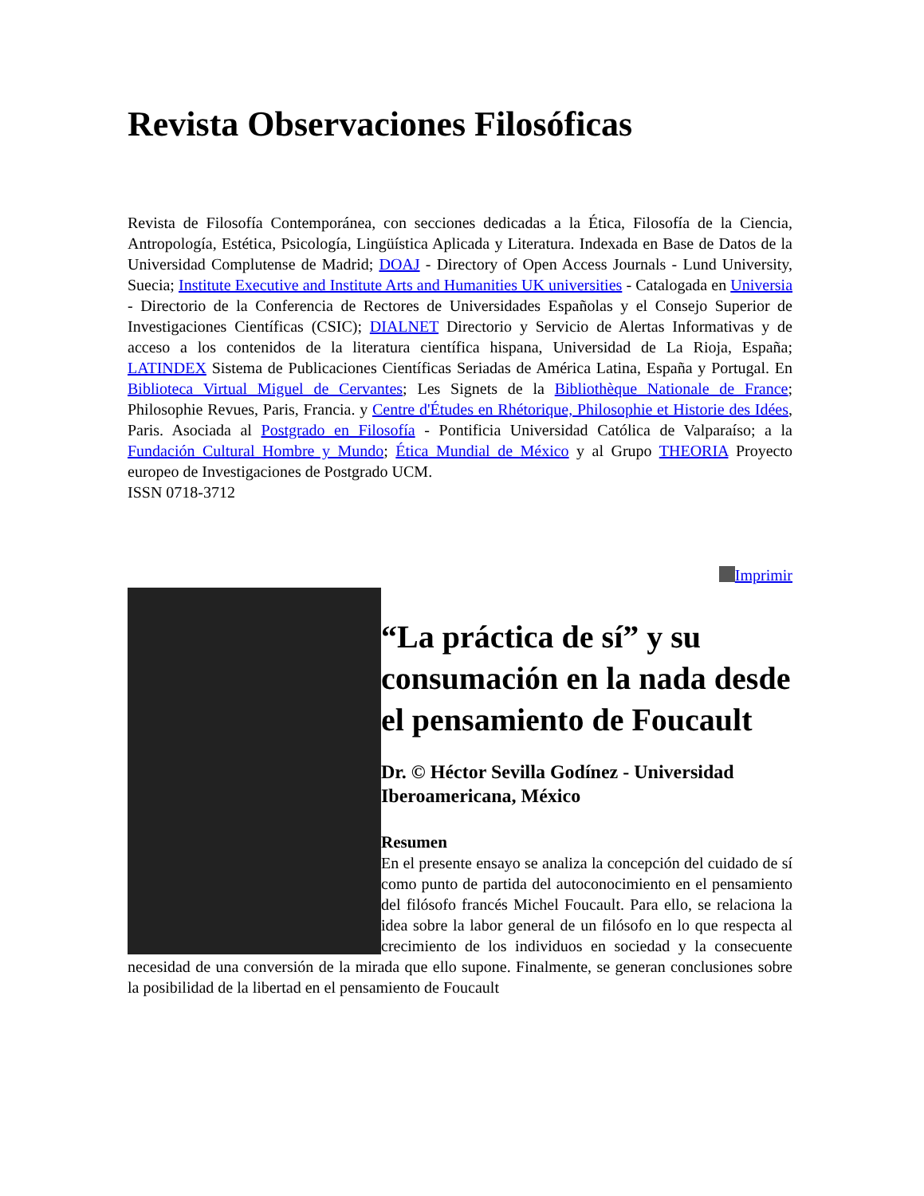Revista Observaciones Filosóficas
Revista de Filosofía Contemporánea, con secciones dedicadas a la Ética, Filosofía de la Ciencia, Antropología, Estética, Psicología, Lingüística Aplicada y Literatura. Indexada en Base de Datos de la Universidad Complutense de Madrid; DOAJ - Directory of Open Access Journals - Lund University, Suecia; Institute Executive and Institute Arts and Humanities UK universities - Catalogada en Universia - Directorio de la Conferencia de Rectores de Universidades Españolas y el Consejo Superior de Investigaciones Científicas (CSIC); DIALNET Directorio y Servicio de Alertas Informativas y de acceso a los contenidos de la literatura científica hispana, Universidad de La Rioja, España; LATINDEX Sistema de Publicaciones Científicas Seriadas de América Latina, España y Portugal. En Biblioteca Virtual Miguel de Cervantes; Les Signets de la Bibliothèque Nationale de France; Philosophie Revues, Paris, Francia. y Centre d'Études en Rhétorique, Philosophie et Historie des Idées, Paris. Asociada al Postgrado en Filosofía - Pontificia Universidad Católica de Valparaíso; a la Fundación Cultural Hombre y Mundo; Ética Mundial de México y al Grupo THEORIA Proyecto europeo de Investigaciones de Postgrado UCM.
ISSN 0718-3712
Imprimir
“La práctica de sí” y su consumación en la nada desde el pensamiento de Foucault
Dr. © Héctor Sevilla Godínez - Universidad Iberoamericana, México
Resumen
En el presente ensayo se analiza la concepción del cuidado de sí como punto de partida del autoconocimiento en el pensamiento del filósofo francés Michel Foucault. Para ello, se relaciona la idea sobre la labor general de un filósofo en lo que respecta al crecimiento de los individuos en sociedad y la consecuente necesidad de una conversión de la mirada que ello supone. Finalmente, se generan conclusiones sobre la posibilidad de la libertad en el pensamiento de Foucault